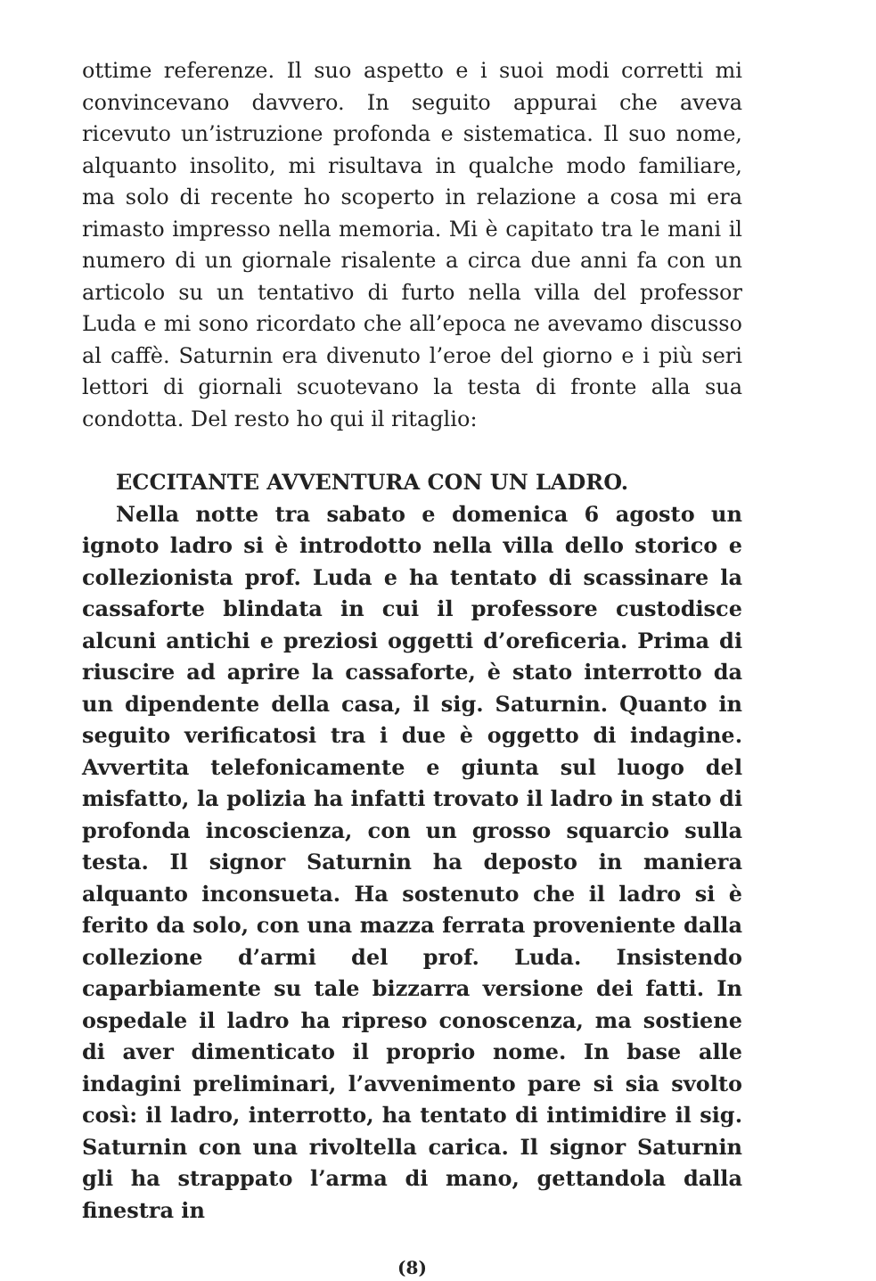ottime referenze. Il suo aspetto e i suoi modi corretti mi convincevano davvero. In seguito appurai che aveva ricevuto un’istruzione profonda e sistematica. Il suo nome, alquanto insolito, mi risultava in qualche modo familiare, ma solo di recente ho scoperto in relazione a cosa mi era rimasto impresso nella memoria. Mi è capitato tra le mani il numero di un giornale risalente a circa due anni fa con un articolo su un tentativo di furto nella villa del professor Luda e mi sono ricordato che all’epoca ne avevamo discusso al caffè. Saturnin era divenuto l’eroe del giorno e i più seri lettori di giornali scuotevano la testa di fronte alla sua condotta. Del resto ho qui il ritaglio:
ECCITANTE AVVENTURA CON UN LADRO.
Nella notte tra sabato e domenica 6 agosto un ignoto ladro si è introdotto nella villa dello storico e collezionista prof. Luda e ha tentato di scassinare la cassaforte blindata in cui il professore custodisce alcuni antichi e preziosi oggetti d’oreficeria. Prima di riuscire ad aprire la cassaforte, è stato interrotto da un dipendente della casa, il sig. Saturnin. Quanto in seguito verificatosi tra i due è oggetto di indagine. Avvertita telefonicamente e giunta sul luogo del misfatto, la polizia ha infatti trovato il ladro in stato di profonda incoscienza, con un grosso squarcio sulla testa. Il signor Saturnin ha deposto in maniera alquanto inconsueta. Ha sostenuto che il ladro si è ferito da solo, con una mazza ferrata proveniente dalla collezione d’armi del prof. Luda. Insistendo caparbiamente su tale bizzarra versione dei fatti. In ospedale il ladro ha ripreso conoscenza, ma sostiene di aver dimenticato il proprio nome. In base alle indagini preliminari, l’avvenimento pare si sia svolto così: il ladro, interrotto, ha tentato di intimidire il sig. Saturnin con una rivoltella carica. Il signor Saturnin gli ha strappato l’arma di mano, gettandola dalla finestra in
(8)